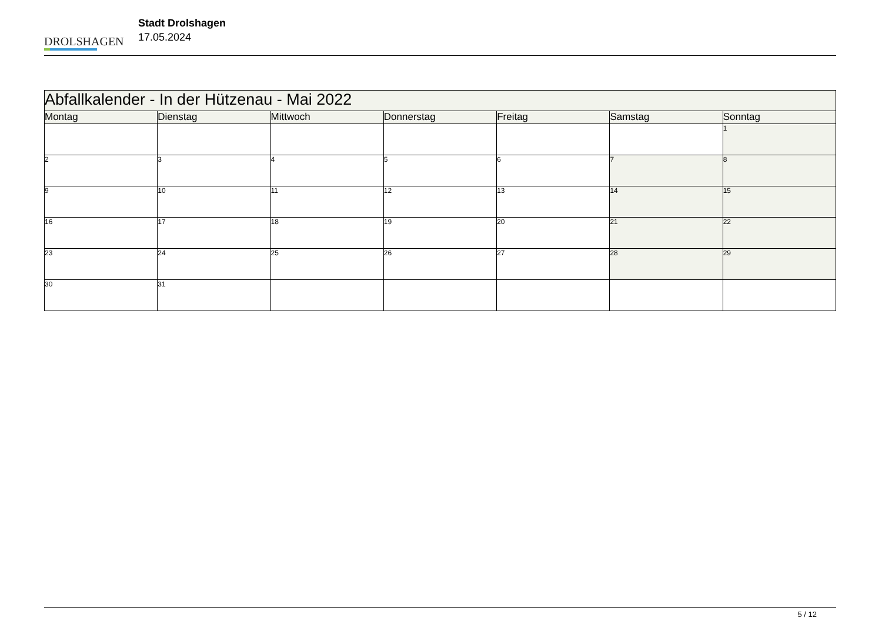DROLSHAGEN
Stadt Drolshagen
17.05.2024
| Abfallkalender - In der Hützenau - Mai 2022 | | | | | | |
| Montag | Dienstag | Mittwoch | Donnerstag | Freitag | Samstag | Sonntag |
| | | | | | | 1 |
| 2 | 3 | 4 | 5 | 6 | 7 | 8 |
| 9 | 10 | 11 | 12 | 13 | 14 | 15 |
| 16 | 17 | 18 | 19 | 20 | 21 | 22 |
| 23 | 24 | 25 | 26 | 27 | 28 | 29 |
| 30 | 31 | | | | | |
5 / 12